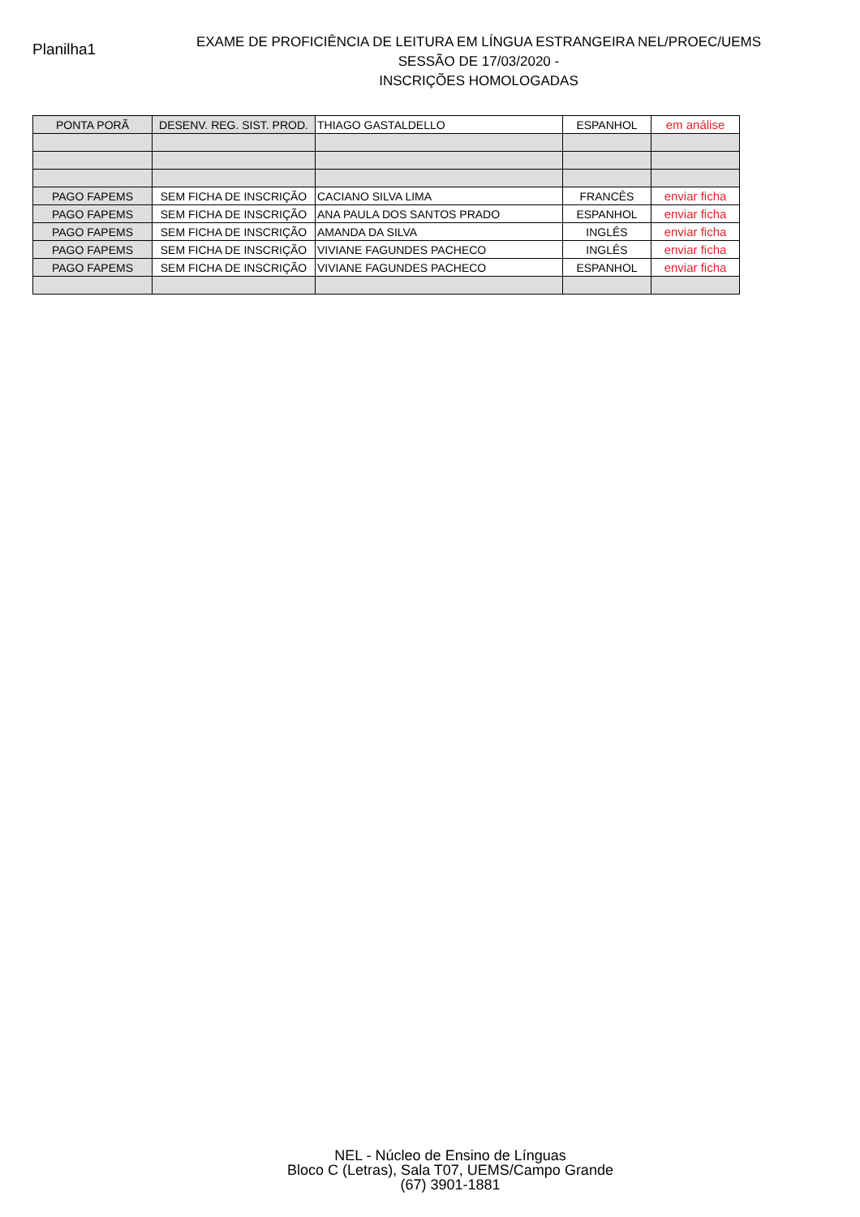Planilha1
EXAME DE PROFICIÊNCIA DE LEITURA EM LÍNGUA ESTRANGEIRA NEL/PROEC/UEMS
SESSÃO DE 17/03/2020 -
INSCRIÇÕES HOMOLOGADAS
| PONTA PORÃ | DESENV. REG. SIST. PROD. | THIAGO GASTALDELLO | ESPANHOL | em análise |
| PAGO FAPEMS | SEM FICHA DE INSCRIÇÃO | CACIANO SILVA LIMA | FRANCÊS | enviar ficha |
| PAGO FAPEMS | SEM FICHA DE INSCRIÇÃO | ANA PAULA DOS SANTOS PRADO | ESPANHOL | enviar ficha |
| PAGO FAPEMS | SEM FICHA DE INSCRIÇÃO | AMANDA DA SILVA | INGLÊS | enviar ficha |
| PAGO FAPEMS | SEM FICHA DE INSCRIÇÃO | VIVIANE FAGUNDES PACHECO | INGLÊS | enviar ficha |
| PAGO FAPEMS | SEM FICHA DE INSCRIÇÃO | VIVIANE FAGUNDES PACHECO | ESPANHOL | enviar ficha |
NEL - Núcleo de Ensino de Línguas
Bloco C (Letras), Sala T07, UEMS/Campo Grande
(67) 3901-1881